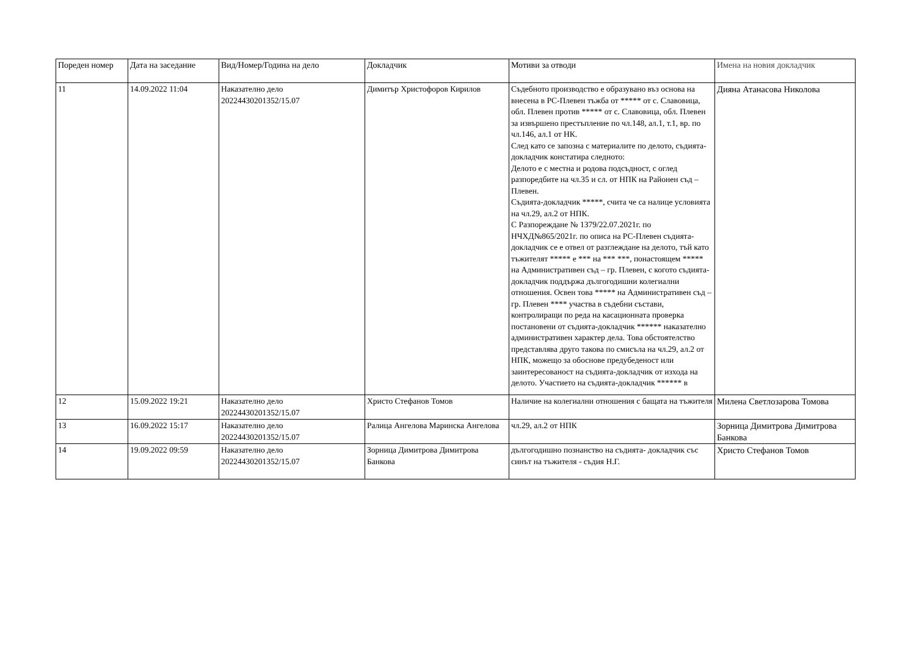| Пореден номер | Дата на заседание | Вид/Номер/Година на дело | Докладчик | Мотиви за отводи | Имена на новия докладчик |
| --- | --- | --- | --- | --- | --- |
| 11 | 14.09.2022 11:04 | Наказателно дело 20224430201352/15.07 | Димитър Христофоров Кирилов | Съдебното производство е образувано въз основа на внесена в РС-Плевен тъжба от ***** от с. Славовица, обл. Плевен против ***** от с. Славовица, обл. Плевен за извършено престъпление по чл.148, ал.1, т.1, вр. по чл.146, ал.1 от НК. След като се запозна с материалите по делото, съдията-докладчик констатира следното: Делото е с местна и родова подсъдност, с оглед разпоредбите на чл.35 и сл. от НПК на Районен съд – Плевен. Съдията-докладчик *****, счита че са налице условията на чл.29, ал.2 от НПК. С Разпореждане № 1379/22.07.2021г. по НЧХД№865/2021г. по описа на РС-Плевен съдията-докладчик се е отвел от разглеждане на делото, тъй като тъжителят ***** е *** на *** ***, понастоящем ***** на Административен съд – гр. Плевен, с когото съдията-докладчик поддържа дългогодишни колегиални отношения. Освен това ***** на Административен съд – гр. Плевен **** участва в съдебни състави, контролиращи по реда на касационната проверка постановени от съдията-докладчик ****** наказателно административен характер дела. Това обстоятелство представлява друго такова по смисъла на чл.29, ал.2 от НПК, можещо за обоснове предубеденост или заинтересованост на съдията-докладчик от изхода на делото. Участието на съдията-докладчик ****** в | Дияна Атанасова Николова |
| 12 | 15.09.2022 19:21 | Наказателно дело 20224430201352/15.07 | Христо Стефанов Томов | Наличие на колегиални отношения с бащата на тъжителя | Милена Светлозарова Томова |
| 13 | 16.09.2022 15:17 | Наказателно дело 20224430201352/15.07 | Ралица Ангелова Маринска Ангелова | чл.29, ал.2 от НПК | Зорница Димитрова Димитрова Банкова |
| 14 | 19.09.2022 09:59 | Наказателно дело 20224430201352/15.07 | Зорница Димитрова Димитрова Банкова | дългогодишно познанство на съдията- докладчик със синът на тъжителя - съдия Н.Г. | Христо Стефанов Томов |